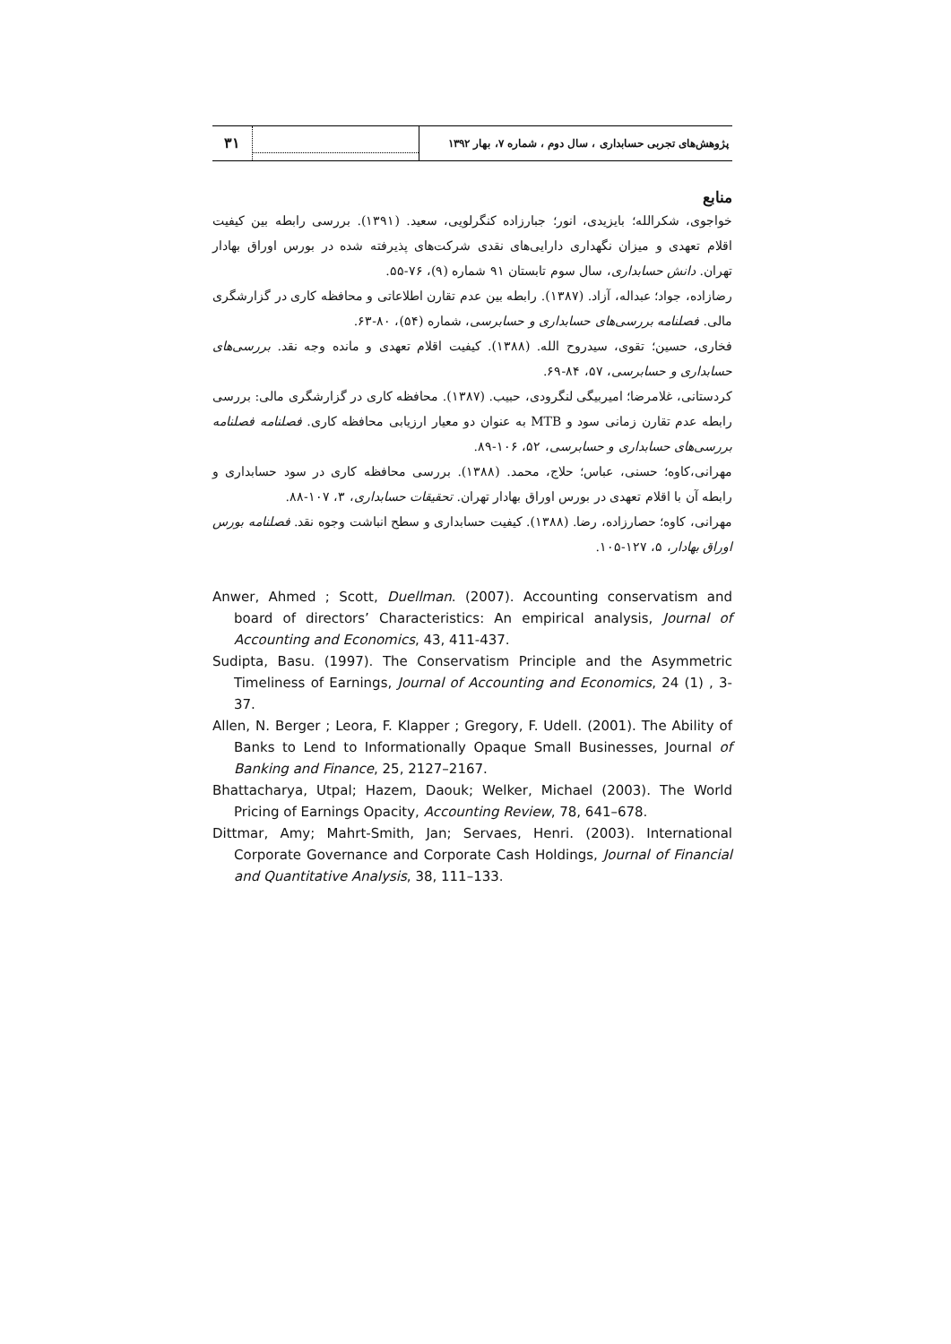۳۱
پژوهش‌های تجربی حسابداری ، سال دوم ، شماره ۷، بهار ۱۳۹۲
منابع
خواجوی، شکرالله؛ بایزیدی، انور؛ جبارزاده کنگرلویی، سعید. (۱۳۹۱). بررسی رابطه بین کیفیت اقلام تعهدی و میزان نگهداری دارایی‌های نقدی شرکت‌های پذیرفته شده در بورس اوراق بهادار تهران. دانش حسابداری، سال سوم تابستان ۹۱ شماره (۹)، ۷۶-۵۵.
رضازاده، جواد؛ عبداله، آزاد. (۱۳۸۷). رابطه بین عدم تقارن اطلاعاتی و محافظه کاری در گزارشگری مالی. فصلنامه بررسی‌های حسابداری و حسابرسی، شماره (۵۴)، ۸۰-۶۳.
فخاری، حسین؛ تقوی، سیدروح الله. (۱۳۸۸). کیفیت اقلام تعهدی و مانده وجه نقد. بررسی‌های حسابداری و حسابرسی، ۵۷، ۸۴-۶۹.
کردستانی، غلامرضا؛ امیربیگی لنگرودی، حبیب. (۱۳۸۷). محافظه کاری در گزارشگری مالی: بررسی رابطه عدم تقارن زمانی سود و MTB به عنوان دو معیار ارزیابی محافظه کاری. فصلنامه فصلنامه بررسی‌های حسابداری و حسابرسی، ۵۲، ۱۰۶-۸۹.
مهرانی،کاوه؛ حسنی، عباس؛ حلاج، محمد. (۱۳۸۸). بررسی محافظه کاری در سود حسابداری و رابطه آن با اقلام تعهدی در بورس اوراق بهادار تهران. تحقیقات حسابداری، ۳، ۱۰۷-۸۸.
مهرانی، کاوه؛ حصارزاده، رضا. (۱۳۸۸). کیفیت حسابداری و سطح انباشت وجوه نقد. فصلنامه بورس اوراق بهادار، ۵، ۱۲۷-۱۰۵.
Anwer, Ahmed ; Scott, Duellman. (2007). Accounting conservatism and board of directors’ Characteristics: An empirical analysis, Journal of Accounting and Economics, 43, 411-437.
Sudipta, Basu. (1997). The Conservatism Principle and the Asymmetric Timeliness of Earnings, Journal of Accounting and Economics, 24 (1) , 3-37.
Allen, N. Berger ; Leora, F. Klapper ; Gregory, F. Udell. (2001). The Ability of Banks to Lend to Informationally Opaque Small Businesses, Journal of Banking and Finance, 25, 2127–2167.
Bhattacharya, Utpal; Hazem, Daouk; Welker, Michael (2003). The World Pricing of Earnings Opacity, Accounting Review, 78, 641–678.
Dittmar, Amy; Mahrt-Smith, Jan; Servaes, Henri. (2003). International Corporate Governance and Corporate Cash Holdings, Journal of Financial and Quantitative Analysis, 38, 111–133.